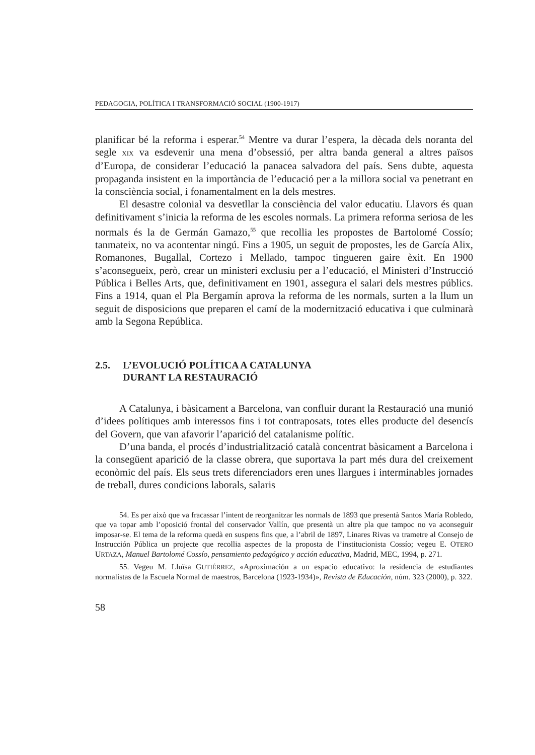PEDAGOGIA, POLÍTICA I TRANSFORMACIÓ SOCIAL (1900-1917)
planificar bé la reforma i esperar.<sup>54</sup> Mentre va durar l’espera, la dècada dels noranta del segle XIX va esdevenir una mena d’obsessió, per altra banda general a altres països d’Europa, de considerar l’educació la panacea salvadora del país. Sens dubte, aquesta propaganda insistent en la importància de l’educació per a la millora social va penetrant en la consciència social, i fonamentalment en la dels mestres.
El desastre colonial va desvetllar la consciència del valor educatiu. Llavors és quan definitivament s’inicia la reforma de les escoles normals. La primera reforma seriosa de les normals és la de Germán Gamazo,<sup>55</sup> que recollia les propostes de Bartolomé Cossío; tanmateix, no va acontentar ningú. Fins a 1905, un seguit de propostes, les de García Alix, Romanones, Bugallal, Cortezo i Mellado, tampoc tingueren gaire èxit. En 1900 s’aconsegueix, però, crear un ministeri exclusiu per a l’educació, el Ministeri d’Instrucció Pública i Belles Arts, que, definitivament en 1901, assegura el salari dels mestres públics. Fins a 1914, quan el Pla Bergamín aprova la reforma de les normals, surten a la llum un seguit de disposicions que preparen el camí de la modernització educativa i que culminarà amb la Segona República.
2.5. L’EVOLUCIÓ POLÍTICA A CATALUNYA
DURANT LA RESTAURACIÓ
A Catalunya, i bàsicament a Barcelona, van confluir durant la Restauració una munió d’idees polítiques amb interessos fins i tot contraposats, totes elles producte del desencís del Govern, que van afavorir l’aparició del catalanisme polític.
D’una banda, el procés d’industrialització català concentrat bàsicament a Barcelona i la consegüent aparició de la classe obrera, que suportava la part més dura del creixement econòmic del país. Els seus trets diferenciadors eren unes llargues i interminables jornades de treball, dures condicions laborals, salaris
54. Es per això que va fracassar l’intent de reorganitzar les normals de 1893 que presentà Santos María Robledo, que va topar amb l’oposició frontal del conservador Vallín, que presentà un altre pla que tampoc no va aconseguir imposar-se. El tema de la reforma quedà en suspens fins que, a l’abril de 1897, Linares Rivas va trametre al Consejo de Instrucción Pública un projecte que recollia aspectes de la proposta de l’institucionista Cossío; vegeu E. OTERO URTAZA, Manuel Bartolomé Cossío, pensamiento pedagógico y acción educativa, Madrid, MEC, 1994, p. 271.
55. Vegeu M. Lluïsa GUTIÉRREZ, «Aproximación a un espacio educativo: la residencia de estudiantes normalistas de la Escuela Normal de maestros, Barcelona (1923-1934)», Revista de Educación, núm. 323 (2000), p. 322.
58